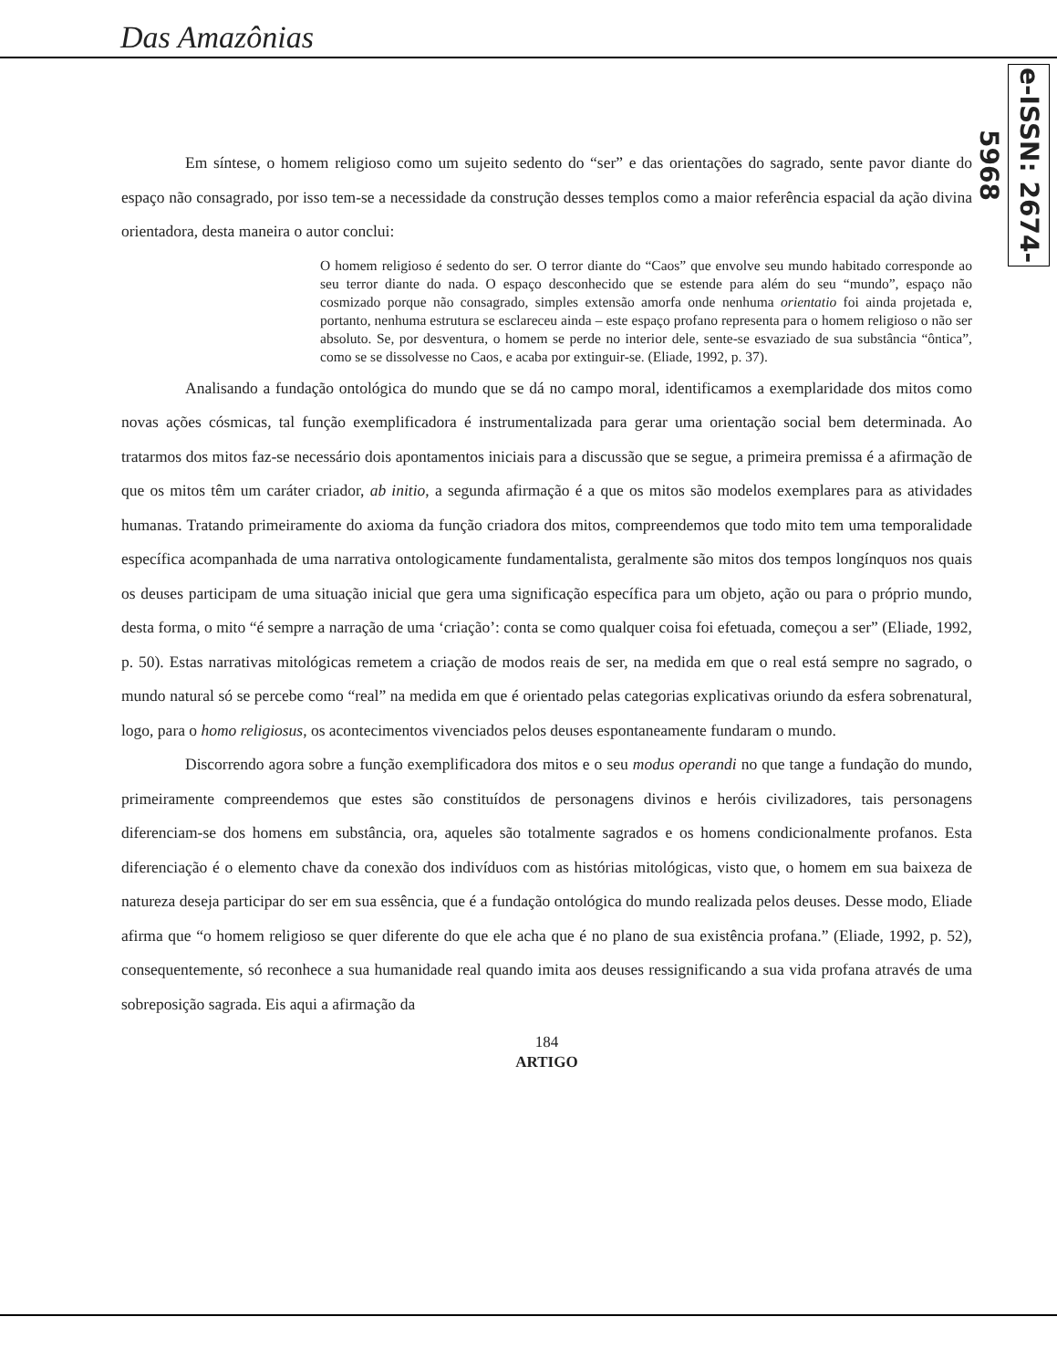Das Amazônias
e-ISSN: 2674-5968
Em síntese, o homem religioso como um sujeito sedento do “ser” e das orientações do sagrado, sente pavor diante do espaço não consagrado, por isso tem-se a necessidade da construção desses templos como a maior referência espacial da ação divina orientadora, desta maneira o autor conclui:
O homem religioso é sedento do ser. O terror diante do “Caos” que envolve seu mundo habitado corresponde ao seu terror diante do nada. O espaço desconhecido que se estende para além do seu “mundo”, espaço não cosmizado porque não consagrado, simples extensão amorfa onde nenhuma orientatio foi ainda projetada e, portanto, nenhuma estrutura se esclareceu ainda – este espaço profano representa para o homem religioso o não ser absoluto. Se, por desventura, o homem se perde no interior dele, sente-se esvaziado de sua substância “ôntica”, como se se dissolvesse no Caos, e acaba por extinguir-se. (Eliade, 1992, p. 37).
Analisando a fundação ontológica do mundo que se dá no campo moral, identificamos a exemplaridade dos mitos como novas ações cósmicas, tal função exemplificadora é instrumentalizada para gerar uma orientação social bem determinada. Ao tratarmos dos mitos faz-se necessário dois apontamentos iniciais para a discussão que se segue, a primeira premissa é a afirmação de que os mitos têm um caráter criador, ab initio, a segunda afirmação é a que os mitos são modelos exemplares para as atividades humanas. Tratando primeiramente do axioma da função criadora dos mitos, compreendemos que todo mito tem uma temporalidade específica acompanhada de uma narrativa ontologicamente fundamentalista, geralmente são mitos dos tempos longínquos nos quais os deuses participam de uma situação inicial que gera uma significação específica para um objeto, ação ou para o próprio mundo, desta forma, o mito “é sempre a narração de uma ‘criação’: conta se como qualquer coisa foi efetuada, começou a ser” (Eliade, 1992, p. 50). Estas narrativas mitológicas remetem a criação de modos reais de ser, na medida em que o real está sempre no sagrado, o mundo natural só se percebe como “real” na medida em que é orientado pelas categorias explicativas oriundo da esfera sobrenatural, logo, para o homo religiosus, os acontecimentos vivenciados pelos deuses espontaneamente fundaram o mundo.
Discorrendo agora sobre a função exemplificadora dos mitos e o seu modus operandi no que tange a fundação do mundo, primeiramente compreendemos que estes são constituídos de personagens divinos e heróis civilizadores, tais personagens diferenciam-se dos homens em substância, ora, aqueles são totalmente sagrados e os homens condicionalmente profanos. Esta diferenciação é o elemento chave da conexão dos indivíduos com as histórias mitológicas, visto que, o homem em sua baixeza de natureza deseja participar do ser em sua essência, que é a fundação ontológica do mundo realizada pelos deuses. Desse modo, Eliade afirma que “o homem religioso se quer diferente do que ele acha que é no plano de sua existência profana.” (Eliade, 1992, p. 52), consequentemente, só reconhece a sua humanidade real quando imita aos deuses ressignificando a sua vida profana através de uma sobreposição sagrada. Eis aqui a afirmação da
184
ARTIGO